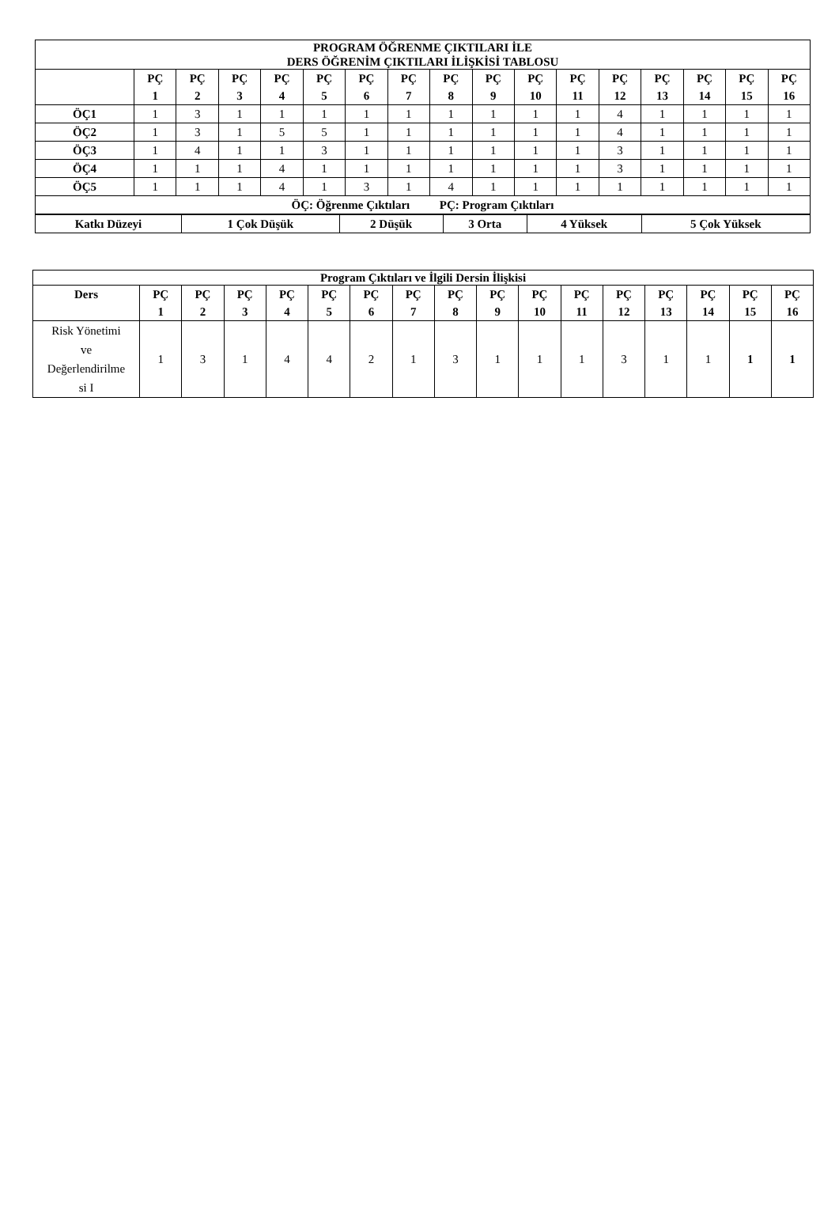| PROGRAM ÖĞRENME ÇIKTILARI İLE DERS ÖĞRENİM ÇIKTILARI İLİŞKİSİ TABLOSU | | | | | | | | | | | | | | | | |
| --- | --- | --- | --- | --- | --- | --- | --- | --- | --- | --- | --- | --- | --- | --- | --- | --- |
| | PÇ 1 | PÇ 2 | PÇ 3 | PÇ 4 | PÇ 5 | PÇ 6 | PÇ 7 | PÇ 8 | PÇ 9 | PÇ 10 | PÇ 11 | PÇ 12 | PÇ 13 | PÇ 14 | PÇ 15 | PÇ 16 |
| ÖÇ1 | 1 | 3 | 1 | 1 | 1 | 1 | 1 | 1 | 1 | 1 | 1 | 4 | 1 | 1 | 1 | 1 |
| ÖÇ2 | 1 | 3 | 1 | 5 | 5 | 1 | 1 | 1 | 1 | 1 | 1 | 4 | 1 | 1 | 1 | 1 |
| ÖÇ3 | 1 | 4 | 1 | 1 | 3 | 1 | 1 | 1 | 1 | 1 | 1 | 3 | 1 | 1 | 1 | 1 |
| ÖÇ4 | 1 | 1 | 1 | 4 | 1 | 1 | 1 | 1 | 1 | 1 | 1 | 3 | 1 | 1 | 1 | 1 |
| ÖÇ5 | 1 | 1 | 1 | 4 | 1 | 3 | 1 | 4 | 1 | 1 | 1 | 1 | 1 | 1 | 1 | 1 |
| ÖÇ: Öğrenme Çıktıları PÇ: Program Çıktıları | | | | | | | | | | | | | | | | |
| Katkı Düzeyi | 1 Çok Düşük | 2 Düşük | 3 Orta | 4 Yüksek | 5 Çok Yüksek |
| --- | --- | --- | --- | --- | --- |
| Program Çıktıları ve İlgili Dersin İlişkisi | | | | | | | | | | | | | | | | |
| --- | --- | --- | --- | --- | --- | --- | --- | --- | --- | --- | --- | --- | --- | --- | --- | --- |
| Ders | PÇ 1 | PÇ 2 | PÇ 3 | PÇ 4 | PÇ 5 | PÇ 6 | PÇ 7 | PÇ 8 | PÇ 9 | PÇ 10 | PÇ 11 | PÇ 12 | PÇ 13 | PÇ 14 | PÇ 15 | PÇ 16 |
| Risk Yönetimi ve Değerlendirilme si I | 1 | 3 | 1 | 4 | 4 | 2 | 1 | 3 | 1 | 1 | 1 | 3 | 1 | 1 | 1 | 1 |